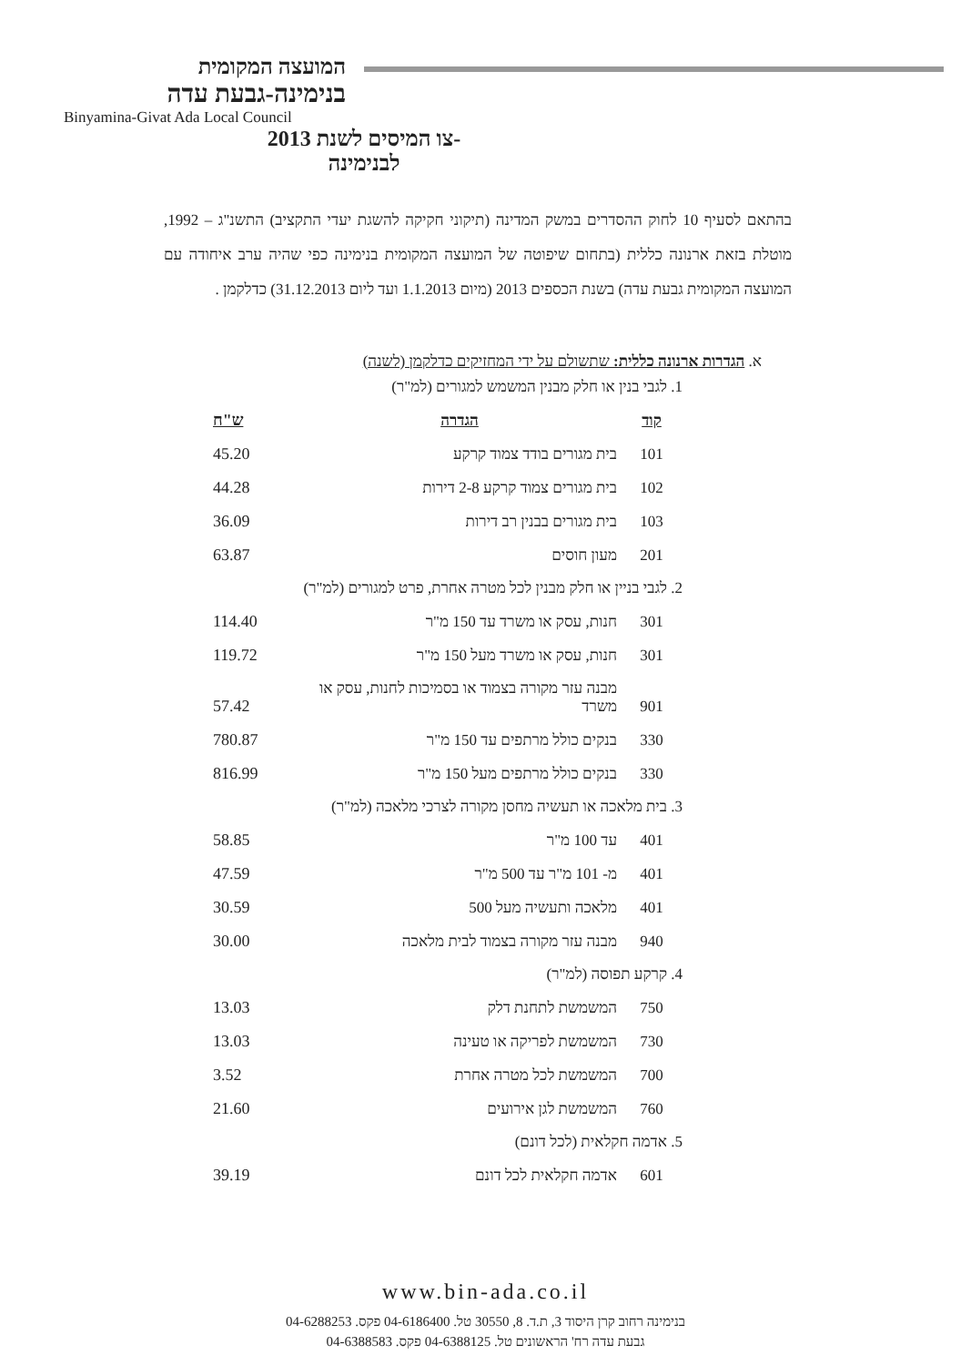המועצה המקומית
בנימינה-גבעת עדה
Binyamina-Givat Ada Local Council
-צו המיסים לשנת 2013
לבנימינה
בהתאם לסעיף 10 לחוק ההסדרים במשק המדינה (תיקוני חקיקה להשגת יעדי התקציב) התשנ"ג – 1992, מוטלת בזאת ארנונה כללית (בתחום שיפוטה של המועצה המקומית בנימינה כפי שהיה ערב איחודה עם המועצה המקומית גבעת עדה) בשנת הכספים 2013 (מיום 1.1.2013 ועד ליום 31.12.2013) כדלקמן .
א. הגדרות ארנונה כללית: שתשולם על ידי המחזיקים כדלקמן (לשנה)
| 1. לגבי בנין או חלק מבנין המשמש למגורים (למ"ר) | | |
| קוד | הגדרה | ש"ח |
| 101 | בית מגורים בודד צמוד קרקע | 45.20 |
| 102 | בית מגורים צמוד קרקע 2-8 דירות | 44.28 |
| 103 | בית מגורים בבנין רב דירות | 36.09 |
| 201 | מעון חוסים | 63.87 |
| 2. לגבי בניין או חלק מבנין לכל מטרה אחרת, פרט למגורים (למ"ר) | | |
| 301 | חנות, עסק או משרד עד 150 מ"ר | 114.40 |
| 301 | חנות, עסק או משרד מעל 150 מ"ר | 119.72 |
| 901 | מבנה עזר מקורה בצמוד או בסמיכות לחנות, עסק או משרד | 57.42 |
| 330 | בנקים כולל מרתפים עד 150 מ"ר | 780.87 |
| 330 | בנקים כולל מרתפים מעל 150 מ"ר | 816.99 |
| 3. בית מלאכה או תעשיה מחסן מקורה לצרכי מלאכה (למ"ר) | | |
| 401 | עד 100 מ"ר | 58.85 |
| 401 | מ- 101 מ"ר עד 500 מ"ר | 47.59 |
| 401 | מלאכה ותעשיה מעל 500 | 30.59 |
| 940 | מבנה עזר מקורה בצמוד לבית מלאכה | 30.00 |
| 4. קרקע תפוסה (למ"ר) | | |
| 750 | המשמשת לתחנת דלק | 13.03 |
| 730 | המשמשת לפריקה או טעינה | 13.03 |
| 700 | המשמשת לכל מטרה אחרת | 3.52 |
| 760 | המשמשת לגן אירועים | 21.60 |
| 5. אדמה חקלאית (לכל דונם) | | |
| 601 | אדמה חקלאית לכל דונם | 39.19 |
www.bin-ada.co.il
בנימינה רחוב קרן היסוד 3, ת.ד. 8, 30550 טל. 04-6186400 פקס. 04-6288253
גבעת עדה רח' הראשונים טל. 04-6388125 פקס. 04-6388583